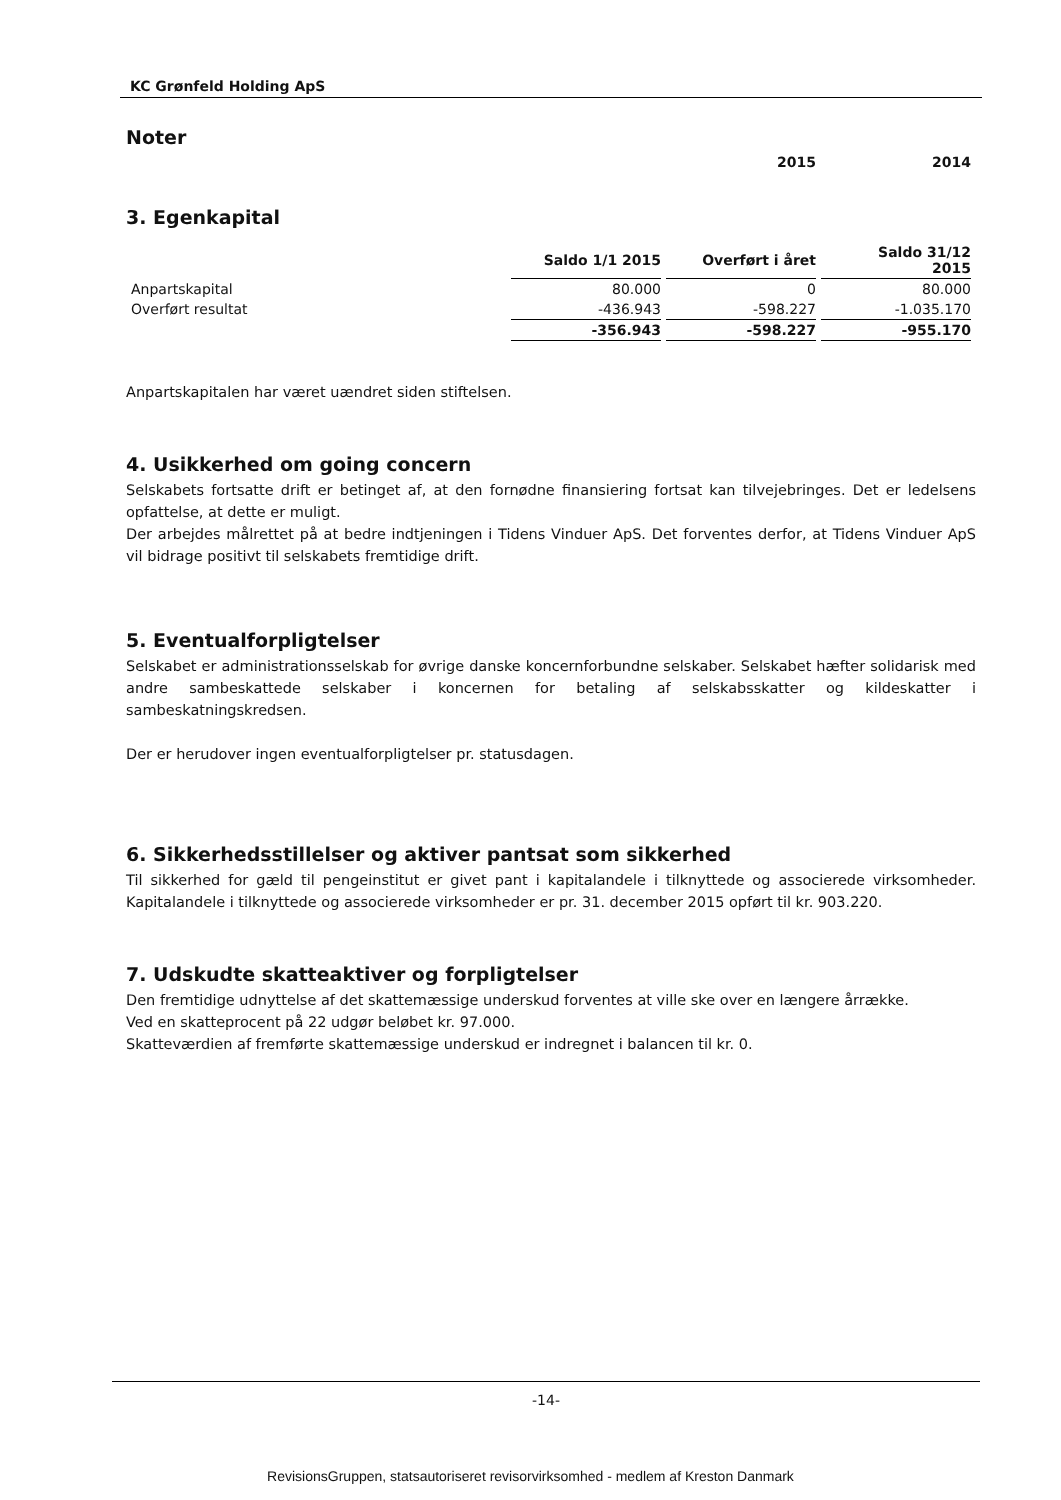KC Grønfeld Holding ApS
Noter
| | 2015 | 2014 |
3. Egenkapital
| | Saldo 1/1 2015 | Overført i året | Saldo 31/12 2015 |
| Anpartskapital | 80.000 | 0 | 80.000 |
| Overført resultat | -436.943 | -598.227 | -1.035.170 |
| | -356.943 | -598.227 | -955.170 |
Anpartskapitalen har været uændret siden stiftelsen.
4. Usikkerhed om going concern
Selskabets fortsatte drift er betinget af, at den fornødne finansiering fortsat kan tilvejebringes. Det er ledelsens opfattelse, at dette er muligt.
Der arbejdes målrettet på at bedre indtjeningen i Tidens Vinduer ApS. Det forventes derfor, at Tidens Vinduer ApS vil bidrage positivt til selskabets fremtidige drift.
5. Eventualforpligtelser
Selskabet er administrationsselskab for øvrige danske koncernforbundne selskaber. Selskabet hæfter solidarisk med andre sambeskattede selskaber i koncernen for betaling af selskabsskatter og kildeskatter i sambeskatningskredsen.
Der er herudover ingen eventualforpligtelser pr. statusdagen.
6. Sikkerhedsstillelser og aktiver pantsat som sikkerhed
Til sikkerhed for gæld til pengeinstitut er givet pant i kapitalandele i tilknyttede og associerede virksomheder. Kapitalandele i tilknyttede og associerede virksomheder er pr. 31. december 2015 opført til kr. 903.220.
7. Udskudte skatteaktiver og forpligtelser
Den fremtidige udnyttelse af det skattemæssige underskud forventes at ville ske over en længere årrække.
Ved en skatteprocent på 22 udgør beløbet kr. 97.000.
Skatteværdien af fremførte skattemæssige underskud er indregnet i balancen til kr. 0.
-14-
RevisionsGruppen, statsautoriseret revisorvirksomhed - medlem af Kreston Danmark